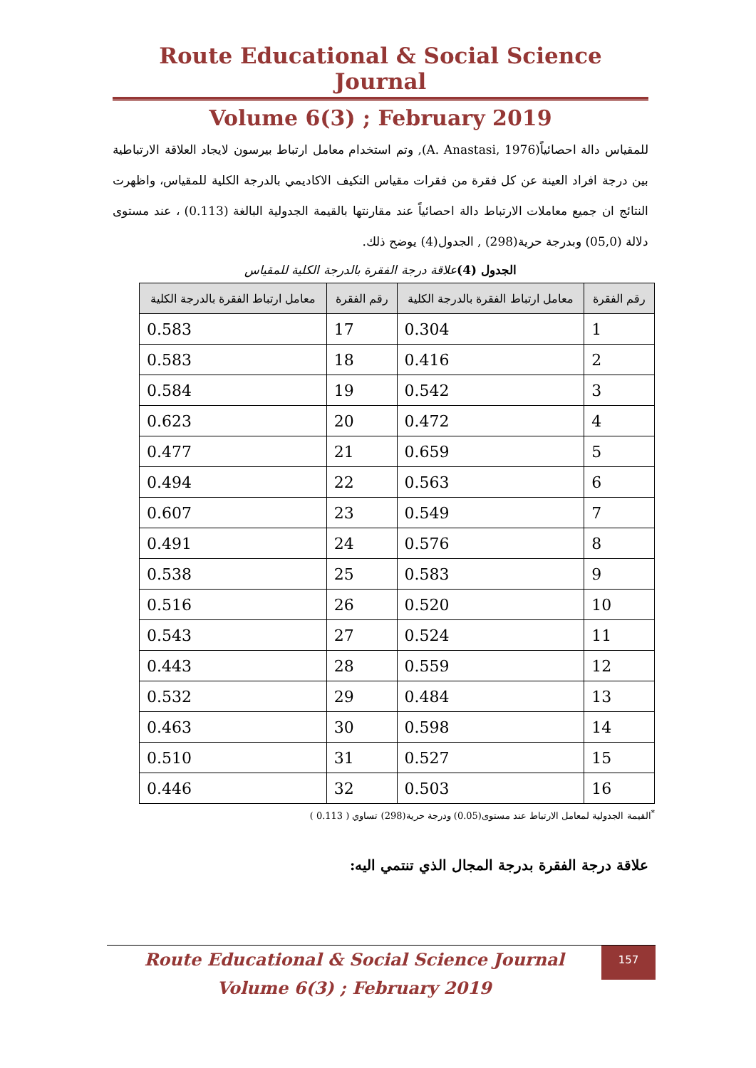Route Educational & Social Science Journal
Volume 6(3) ; February 2019
للمقياس دالة احصائياً(A. Anastasi, 1976), وتم استخدام معامل ارتباط بيرسون لايجاد العلاقة الارتباطية بين درجة افراد العينة عن كل فقرة من فقرات مقياس التكيف الاكاديمي بالدرجة الكلية للمقياس، واظهرت النتائج ان جميع معاملات الارتباط دالة احصائياً عند مقارنتها بالقيمة الجدولية البالغة (0.113) ، عند مستوى دلالة (05,0) وبدرجة حرية(298) , الجدول(4) يوضح ذلك.
الجدول (4) علاقة درجة الفقرة بالدرجة الكلية للمقياس
| رقم الفقرة | معامل ارتباط الفقرة بالدرجة الكلية | رقم الفقرة | معامل ارتباط الفقرة بالدرجة الكلية |
| --- | --- | --- | --- |
| 1 | 0.304 | 17 | 0.583 |
| 2 | 0.416 | 18 | 0.583 |
| 3 | 0.542 | 19 | 0.584 |
| 4 | 0.472 | 20 | 0.623 |
| 5 | 0.659 | 21 | 0.477 |
| 6 | 0.563 | 22 | 0.494 |
| 7 | 0.549 | 23 | 0.607 |
| 8 | 0.576 | 24 | 0.491 |
| 9 | 0.583 | 25 | 0.538 |
| 10 | 0.520 | 26 | 0.516 |
| 11 | 0.524 | 27 | 0.543 |
| 12 | 0.559 | 28 | 0.443 |
| 13 | 0.484 | 29 | 0.532 |
| 14 | 0.598 | 30 | 0.463 |
| 15 | 0.527 | 31 | 0.510 |
| 16 | 0.503 | 32 | 0.446 |
<sup>*</sup> القيمة الجدولية لمعامل الارتباط عند مستوى(0.05) ودرجة حرية(298) تساوي ( 0.113 )
علاقة درجة الفقرة بدرجة المجال الذي تنتمي اليه:
Route Educational & Social Science Journal
Volume 6(3) ; February 2019
157